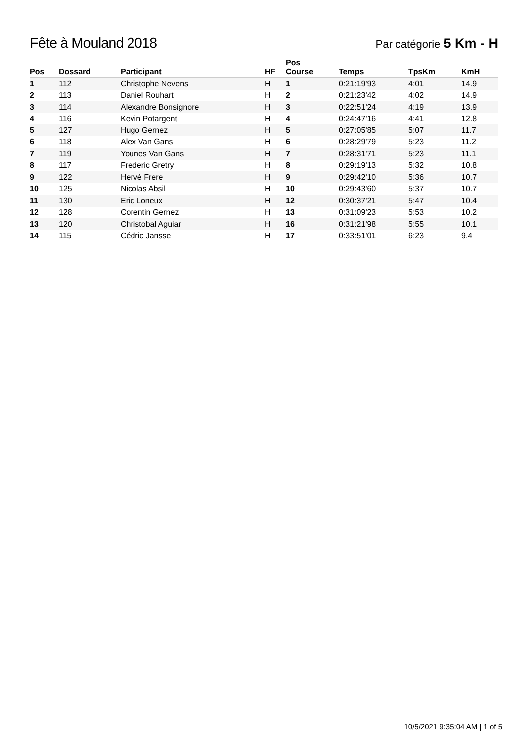Fête à Mouland 2018
Par catégorie 5 Km - H
| Pos | Dossard | Participant | HF | Pos Course | Temps | TpsKm | KmH |
| --- | --- | --- | --- | --- | --- | --- | --- |
| 1 | 112 | Christophe Nevens | H | 1 | 0:21:19'93 | 4:01 | 14.9 |
| 2 | 113 | Daniel Rouhart | H | 2 | 0:21:23'42 | 4:02 | 14.9 |
| 3 | 114 | Alexandre Bonsignore | H | 3 | 0:22:51'24 | 4:19 | 13.9 |
| 4 | 116 | Kevin Potargent | H | 4 | 0:24:47'16 | 4:41 | 12.8 |
| 5 | 127 | Hugo Gernez | H | 5 | 0:27:05'85 | 5:07 | 11.7 |
| 6 | 118 | Alex Van Gans | H | 6 | 0:28:29'79 | 5:23 | 11.2 |
| 7 | 119 | Younes Van Gans | H | 7 | 0:28:31'71 | 5:23 | 11.1 |
| 8 | 117 | Frederic Gretry | H | 8 | 0:29:19'13 | 5:32 | 10.8 |
| 9 | 122 | Hervé Frere | H | 9 | 0:29:42'10 | 5:36 | 10.7 |
| 10 | 125 | Nicolas Absil | H | 10 | 0:29:43'60 | 5:37 | 10.7 |
| 11 | 130 | Eric Loneux | H | 12 | 0:30:37'21 | 5:47 | 10.4 |
| 12 | 128 | Corentin Gernez | H | 13 | 0:31:09'23 | 5:53 | 10.2 |
| 13 | 120 | Christobal Aguiar | H | 16 | 0:31:21'98 | 5:55 | 10.1 |
| 14 | 115 | Cédric Jansse | H | 17 | 0:33:51'01 | 6:23 | 9.4 |
10/5/2021 9:35:04 AM | 1 of 5